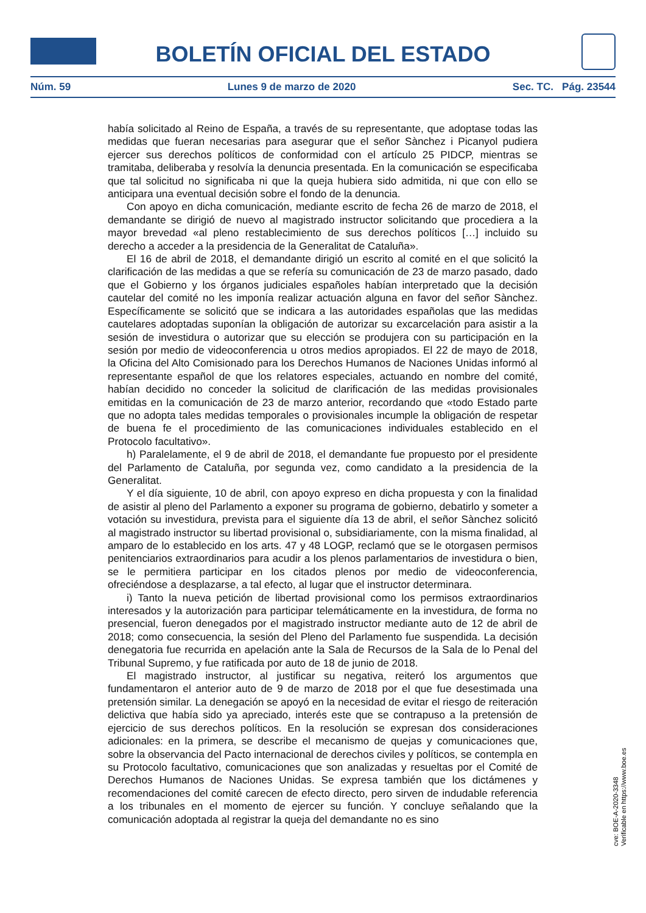BOLETÍN OFICIAL DEL ESTADO
Núm. 59 Lunes 9 de marzo de 2020 Sec. TC. Pág. 23544
había solicitado al Reino de España, a través de su representante, que adoptase todas las medidas que fueran necesarias para asegurar que el señor Sànchez i Picanyol pudiera ejercer sus derechos políticos de conformidad con el artículo 25 PIDCP, mientras se tramitaba, deliberaba y resolvía la denuncia presentada. En la comunicación se especificaba que tal solicitud no significaba ni que la queja hubiera sido admitida, ni que con ello se anticipara una eventual decisión sobre el fondo de la denuncia.
Con apoyo en dicha comunicación, mediante escrito de fecha 26 de marzo de 2018, el demandante se dirigió de nuevo al magistrado instructor solicitando que procediera a la mayor brevedad «al pleno restablecimiento de sus derechos políticos […] incluido su derecho a acceder a la presidencia de la Generalitat de Cataluña».
El 16 de abril de 2018, el demandante dirigió un escrito al comité en el que solicitó la clarificación de las medidas a que se refería su comunicación de 23 de marzo pasado, dado que el Gobierno y los órganos judiciales españoles habían interpretado que la decisión cautelar del comité no les imponía realizar actuación alguna en favor del señor Sànchez. Específicamente se solicitó que se indicara a las autoridades españolas que las medidas cautelares adoptadas suponían la obligación de autorizar su excarcelación para asistir a la sesión de investidura o autorizar que su elección se produjera con su participación en la sesión por medio de videoconferencia u otros medios apropiados. El 22 de mayo de 2018, la Oficina del Alto Comisionado para los Derechos Humanos de Naciones Unidas informó al representante español de que los relatores especiales, actuando en nombre del comité, habían decidido no conceder la solicitud de clarificación de las medidas provisionales emitidas en la comunicación de 23 de marzo anterior, recordando que «todo Estado parte que no adopta tales medidas temporales o provisionales incumple la obligación de respetar de buena fe el procedimiento de las comunicaciones individuales establecido en el Protocolo facultativo».
h) Paralelamente, el 9 de abril de 2018, el demandante fue propuesto por el presidente del Parlamento de Cataluña, por segunda vez, como candidato a la presidencia de la Generalitat.
Y el día siguiente, 10 de abril, con apoyo expreso en dicha propuesta y con la finalidad de asistir al pleno del Parlamento a exponer su programa de gobierno, debatirlo y someter a votación su investidura, prevista para el siguiente día 13 de abril, el señor Sànchez solicitó al magistrado instructor su libertad provisional o, subsidiariamente, con la misma finalidad, al amparo de lo establecido en los arts. 47 y 48 LOGP, reclamó que se le otorgasen permisos penitenciarios extraordinarios para acudir a los plenos parlamentarios de investidura o bien, se le permitiera participar en los citados plenos por medio de videoconferencia, ofreciéndose a desplazarse, a tal efecto, al lugar que el instructor determinara.
i) Tanto la nueva petición de libertad provisional como los permisos extraordinarios interesados y la autorización para participar telemáticamente en la investidura, de forma no presencial, fueron denegados por el magistrado instructor mediante auto de 12 de abril de 2018; como consecuencia, la sesión del Pleno del Parlamento fue suspendida. La decisión denegatoria fue recurrida en apelación ante la Sala de Recursos de la Sala de lo Penal del Tribunal Supremo, y fue ratificada por auto de 18 de junio de 2018.
El magistrado instructor, al justificar su negativa, reiteró los argumentos que fundamentaron el anterior auto de 9 de marzo de 2018 por el que fue desestimada una pretensión similar. La denegación se apoyó en la necesidad de evitar el riesgo de reiteración delictiva que había sido ya apreciado, interés este que se contrapuso a la pretensión de ejercicio de sus derechos políticos. En la resolución se expresan dos consideraciones adicionales: en la primera, se describe el mecanismo de quejas y comunicaciones que, sobre la observancia del Pacto internacional de derechos civiles y políticos, se contempla en su Protocolo facultativo, comunicaciones que son analizadas y resueltas por el Comité de Derechos Humanos de Naciones Unidas. Se expresa también que los dictámenes y recomendaciones del comité carecen de efecto directo, pero sirven de indudable referencia a los tribunales en el momento de ejercer su función. Y concluye señalando que la comunicación adoptada al registrar la queja del demandante no es sino
cve: BOE-A-2020-3348
Verificable en https://www.boe.es